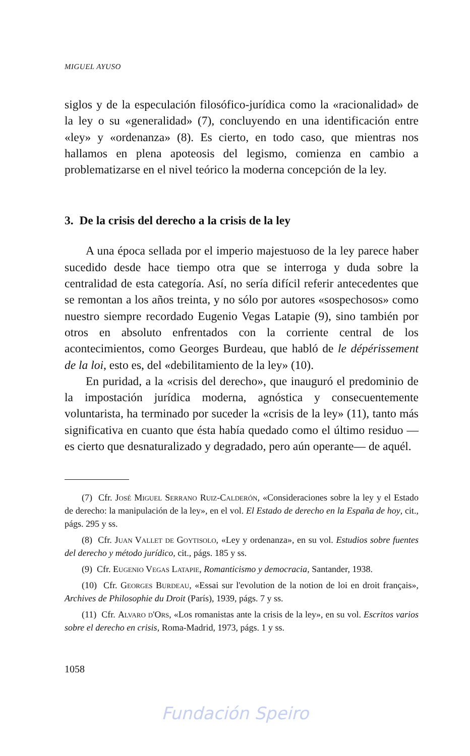MIGUEL AYUSO
siglos y de la especulación filosófico-jurídica como la «racionalidad» de la ley o su «generalidad» (7), concluyendo en una identificación entre «ley» y «ordenanza» (8). Es cierto, en todo caso, que mientras nos hallamos en plena apoteosis del legismo, comienza en cambio a problematizarse en el nivel teórico la moderna concepción de la ley.
3. De la crisis del derecho a la crisis de la ley
A una época sellada por el imperio majestuoso de la ley parece haber sucedido desde hace tiempo otra que se interroga y duda sobre la centralidad de esta categoría. Así, no sería difícil referir antecedentes que se remontan a los años treinta, y no sólo por autores «sospechosos» como nuestro siempre recordado Eugenio Vegas Latapie (9), sino también por otros en absoluto enfrentados con la corriente central de los acontecimientos, como Georges Burdeau, que habló de le dépérissement de la loi, esto es, del «debilitamiento de la ley» (10).
En puridad, a la «crisis del derecho», que inauguró el predominio de la impostación jurídica moderna, agnóstica y consecuentemente voluntarista, ha terminado por suceder la «crisis de la ley» (11), tanto más significativa en cuanto que ésta había quedado como el último residuo —es cierto que desnaturalizado y degradado, pero aún operante— de aquél.
(7) Cfr. José Miguel Serrano Ruiz-Calderón, «Consideraciones sobre la ley y el Estado de derecho: la manipulación de la ley», en el vol. El Estado de derecho en la España de hoy, cit., págs. 295 y ss.
(8) Cfr. Juan Vallet de Goytisolo, «Ley y ordenanza», en su vol. Estudios sobre fuentes del derecho y método jurídico, cit., págs. 185 y ss.
(9) Cfr. Eugenio Vegas Latapie, Romanticismo y democracia, Santander, 1938.
(10) Cfr. Georges Burdeau, «Essai sur l'evolution de la notion de loi en droit français», Archives de Philosophie du Droit (París), 1939, págs. 7 y ss.
(11) Cfr. Alvaro d'Ors, «Los romanistas ante la crisis de la ley», en su vol. Escritos varios sobre el derecho en crisis, Roma-Madrid, 1973, págs. 1 y ss.
1058
Fundación Speiro